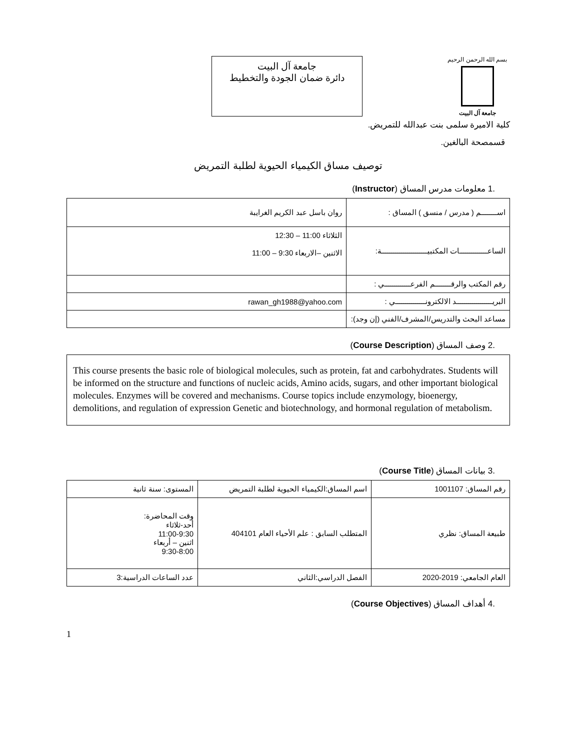بسم الله الرحمن الرحيم
جامعة آل البيت
جامعة آل البيت
دائرة ضمان الجودة والتخطيط
كلية الاميرة سلمى بنت عبدالله للتمريض.
قسمصحة البالغين.
توصيف مساق الكيمياء الحيوية لطلبة التمريض
.1 معلومات مدرس المساق (Instructor)
| اســــــــم ( مدرس / منسق ) المساق : | روان باسل عبد الكريم الغرايبة |
| الساعــــــــــــــات المكتبيـــــــــــــــــــــــة: | الثلاثاء 11:00 – 12:30 الاثنين –الاربعاء 9:30 – 11:00 |
| رقم المكتب والرقــــــــم الفرعـــــــــــــي : | |
| البريــــــــــــــــــد الالكترونـــــــــــــــي : | rawan_gh1988@yahoo.com |
| مساعد البحث والتدريس/المشرف/الفني (إن وجد): | |
.2 وصف المساق (Course Description)
This course presents the basic role of biological molecules, such as protein, fat and carbohydrates. Students will be informed on the structure and functions of nucleic acids, Amino acids, sugars, and other important biological molecules. Enzymes will be covered and mechanisms. Course topics include enzymology, bioenergy, demolitions, and regulation of expression Genetic and biotechnology, and hormonal regulation of metabolism.
.3 بيانات المساق (Course Title)
| رقم المساق: 1001107 | اسم المساق:الكيمياء الحيوية لطلبة التمريض | المستوى: سنة ثانية |
| طبيعة المساق: نظري | المتطلب السابق : علم الأحياء العام 404101 | وقت المحاضرة: أحد-ثلاثاء 11:00-9:30 اثنين – أربعاء 9:30-8:00 |
| العام الجامعي: 2019-2020 | الفصل الدراسي:الثاني | عدد الساعات الدراسية:3 |
.4 أهداف المساق (Course Objectives)
1